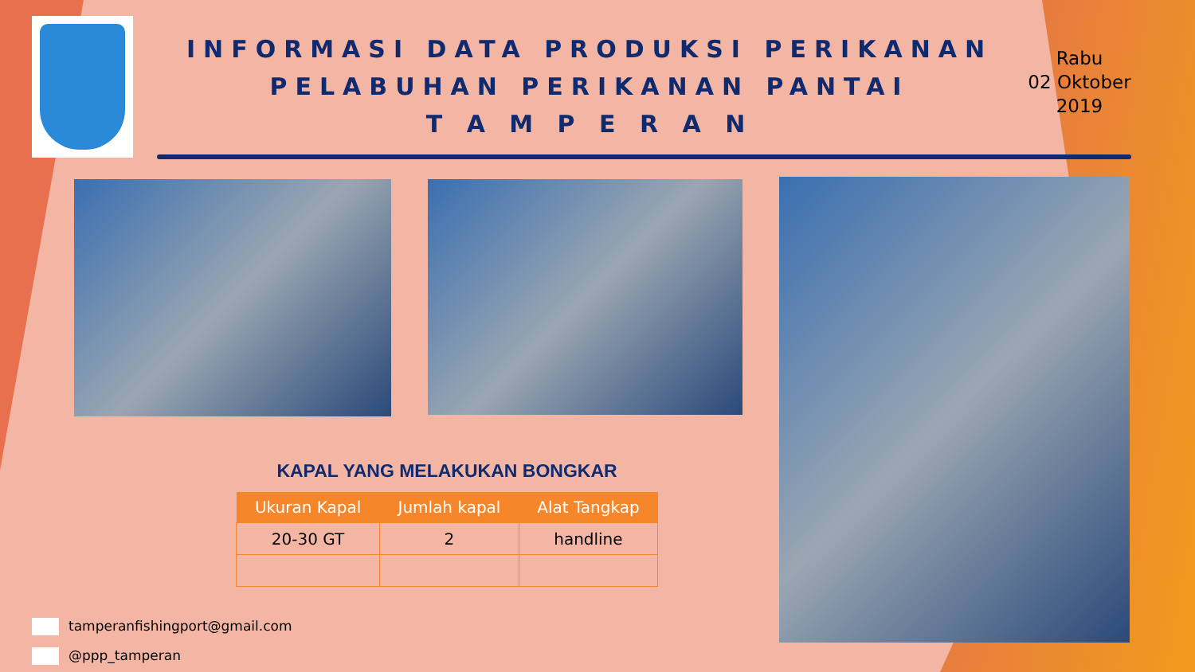INFORMASI DATA PRODUKSI PERIKANAN
PELABUHAN PERIKANAN PANTAI
T A M P E R A N
Rabu
02 Oktober
2019
KAPAL YANG MELAKUKAN BONGKAR
| Ukuran Kapal | Jumlah kapal | Alat Tangkap |
| --- | --- | --- |
| 20-30 GT | 2 | handline |
tamperanfishingport@gmail.com
@ppp_tamperan